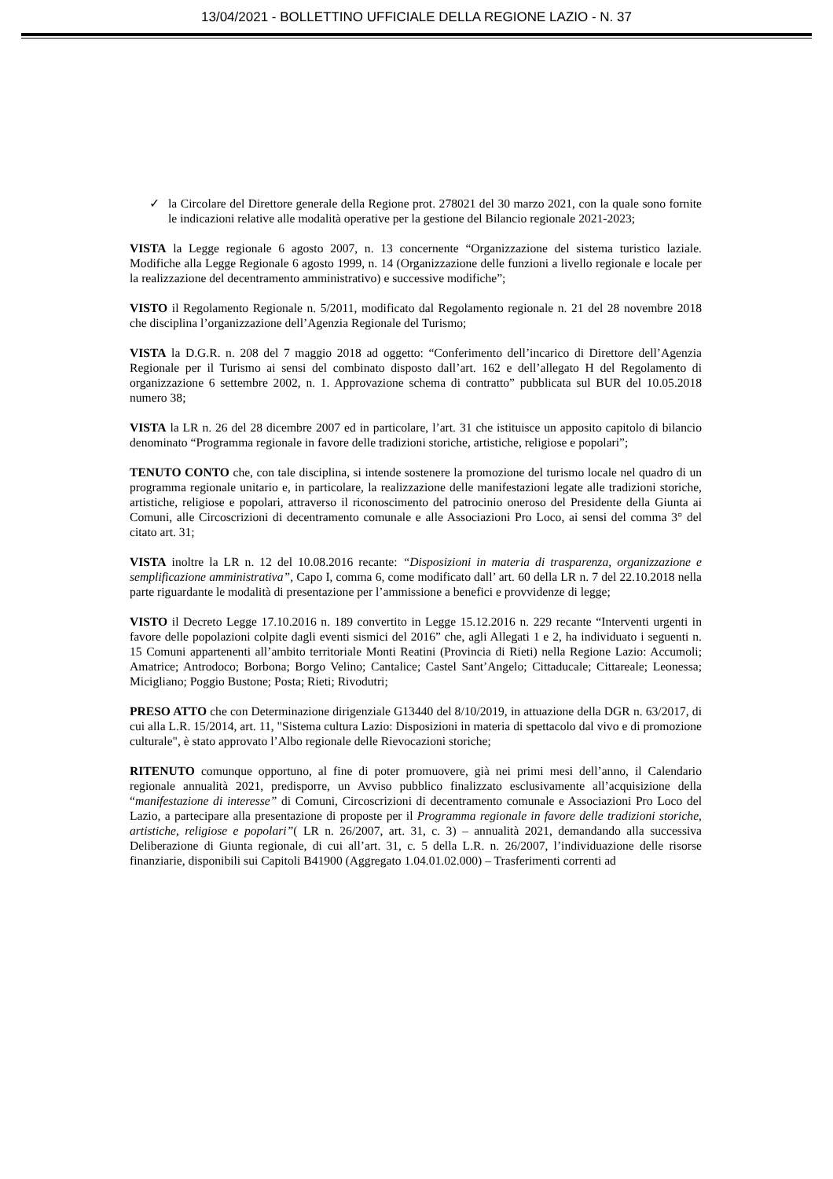13/04/2021 - BOLLETTINO UFFICIALE DELLA REGIONE LAZIO - N. 37
✓ la Circolare del Direttore generale della Regione prot. 278021 del 30 marzo 2021, con la quale sono fornite le indicazioni relative alle modalità operative per la gestione del Bilancio regionale 2021-2023;
VISTA la Legge regionale 6 agosto 2007, n. 13 concernente “Organizzazione del sistema turistico laziale. Modifiche alla Legge Regionale 6 agosto 1999, n. 14 (Organizzazione delle funzioni a livello regionale e locale per la realizzazione del decentramento amministrativo) e successive modifiche”;
VISTO il Regolamento Regionale n. 5/2011, modificato dal Regolamento regionale n. 21 del 28 novembre 2018 che disciplina l’organizzazione dell’Agenzia Regionale del Turismo;
VISTA la D.G.R. n. 208 del 7 maggio 2018 ad oggetto: “Conferimento dell’incarico di Direttore dell’Agenzia Regionale per il Turismo ai sensi del combinato disposto dall’art. 162 e dell’allegato H del Regolamento di organizzazione 6 settembre 2002, n. 1. Approvazione schema di contratto” pubblicata sul BUR del 10.05.2018 numero 38;
VISTA la LR n. 26 del 28 dicembre 2007 ed in particolare, l’art. 31 che istituisce un apposito capitolo di bilancio denominato “Programma regionale in favore delle tradizioni storiche, artistiche, religiose e popolari”;
TENUTO CONTO che, con tale disciplina, si intende sostenere la promozione del turismo locale nel quadro di un programma regionale unitario e, in particolare, la realizzazione delle manifestazioni legate alle tradizioni storiche, artistiche, religiose e popolari, attraverso il riconoscimento del patrocinio oneroso del Presidente della Giunta ai Comuni, alle Circoscrizioni di decentramento comunale e alle Associazioni Pro Loco, ai sensi del comma 3° del citato art. 31;
VISTA inoltre la LR n. 12 del 10.08.2016 recante: “Disposizioni in materia di trasparenza, organizzazione e semplificazione amministrativa”, Capo I, comma 6, come modificato dall’ art. 60 della LR n. 7 del 22.10.2018 nella parte riguardante le modalità di presentazione per l’ammissione a benefici e provvidenze di legge;
VISTO il Decreto Legge 17.10.2016 n. 189 convertito in Legge 15.12.2016 n. 229 recante “Interventi urgenti in favore delle popolazioni colpite dagli eventi sismici del 2016” che, agli Allegati 1 e 2, ha individuato i seguenti n. 15 Comuni appartenenti all’ambito territoriale Monti Reatini (Provincia di Rieti) nella Regione Lazio: Accumoli; Amatrice; Antrodoco; Borbona; Borgo Velino; Cantalice; Castel Sant’Angelo; Cittaducale; Cittareale; Leonessa; Micigliano; Poggio Bustone; Posta; Rieti; Rivodutri;
PRESO ATTO che con Determinazione dirigenziale G13440 del 8/10/2019, in attuazione della DGR n. 63/2017, di cui alla L.R. 15/2014, art. 11, "Sistema cultura Lazio: Disposizioni in materia di spettacolo dal vivo e di promozione culturale", è stato approvato l’Albo regionale delle Rievocazioni storiche;
RITENUTO comunque opportuno, al fine di poter promuovere, già nei primi mesi dell’anno, il Calendario regionale annualità 2021, predisporre, un Avviso pubblico finalizzato esclusivamente all’acquisizione della “manifestazione di interesse” di Comuni, Circoscrizioni di decentramento comunale e Associazioni Pro Loco del Lazio, a partecipare alla presentazione di proposte per il Programma regionale in favore delle tradizioni storiche, artistiche, religiose e popolari”( LR n. 26/2007, art. 31, c. 3) – annualità 2021, demandando alla successiva Deliberazione di Giunta regionale, di cui all’art. 31, c. 5 della L.R. n. 26/2007, l’individuazione delle risorse finanziarie, disponibili sui Capitoli B41900 (Aggregato 1.04.01.02.000) – Trasferimenti correnti ad